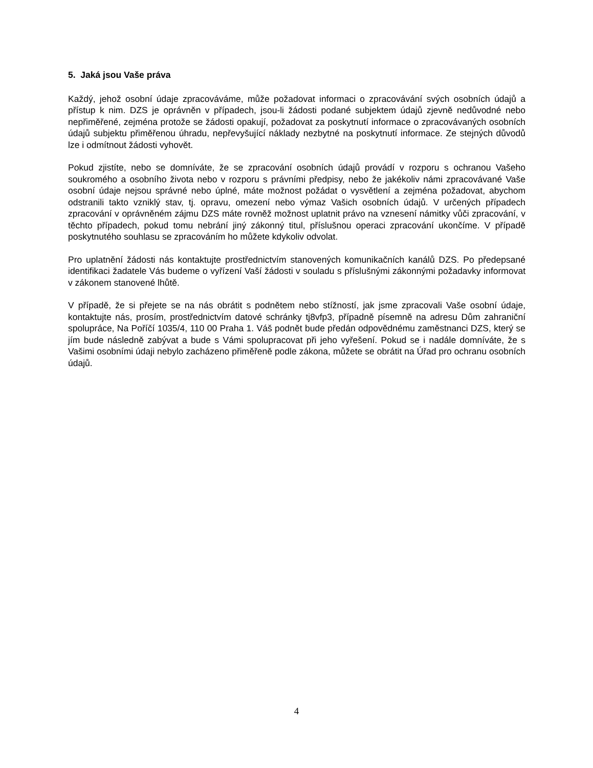5. Jaká jsou Vaše práva
Každý, jehož osobní údaje zpracováváme, může požadovat informaci o zpracovávání svých osobních údajů a přístup k nim. DZS je oprávněn v případech, jsou-li žádosti podané subjektem údajů zjevně nedůvodné nebo nepřiměřené, zejména protože se žádosti opakují, požadovat za poskytnutí informace o zpracovávaných osobních údajů subjektu přiměřenou úhradu, nepřevyšující náklady nezbytné na poskytnutí informace. Ze stejných důvodů lze i odmítnout žádosti vyhovět.
Pokud zjistíte, nebo se domníváte, že se zpracování osobních údajů provádí v rozporu s ochranou Vašeho soukromého a osobního života nebo v rozporu s právními předpisy, nebo že jakékoliv námi zpracovávané Vaše osobní údaje nejsou správné nebo úplné, máte možnost požádat o vysvětlení a zejména požadovat, abychom odstranili takto vzniklý stav, tj. opravu, omezení nebo výmaz Vašich osobních údajů. V určených případech zpracování v oprávněném zájmu DZS máte rovněž možnost uplatnit právo na vznesení námitky vůči zpracování, v těchto případech, pokud tomu nebrání jiný zákonný titul, příslušnou operaci zpracování ukončíme. V případě poskytnutého souhlasu se zpracováním ho můžete kdykoliv odvolat.
Pro uplatnění žádosti nás kontaktujte prostřednictvím stanovených komunikačních kanálů DZS. Po předepsané identifikaci žadatele Vás budeme o vyřízení Vaší žádosti v souladu s příslušnými zákonnými požadavky informovat v zákonem stanovené lhůtě.
V případě, že si přejete se na nás obrátit s podnětem nebo stížností, jak jsme zpracovali Vaše osobní údaje, kontaktujte nás, prosím, prostřednictvím datové schránky tj8vfp3, případně písemně na adresu Dům zahraniční spolupráce, Na Poříčí 1035/4, 110 00 Praha 1. Váš podnět bude předán odpovědnému zaměstnanci DZS, který se jím bude následně zabývat a bude s Vámi spolupracovat při jeho vyřešení. Pokud se i nadále domníváte, že s Vašimi osobními údaji nebylo zacházeno přiměřeně podle zákona, můžete se obrátit na Úřad pro ochranu osobních údajů.
4